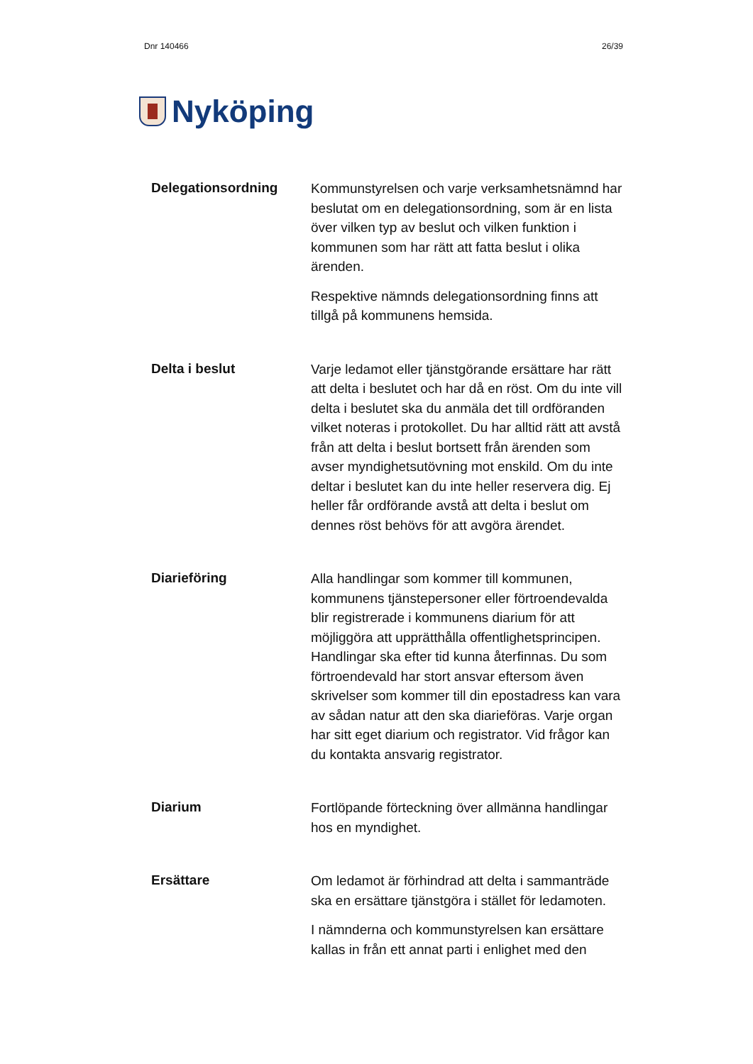Dnr 140466 26/39
Nyköping
Delegationsordning
Kommunstyrelsen och varje verksamhetsnämnd har beslutat om en delegationsordning, som är en lista över vilken typ av beslut och vilken funktion i kommunen som har rätt att fatta beslut i olika ärenden.
Respektive nämnds delegationsordning finns att tillgå på kommunens hemsida.
Delta i beslut
Varje ledamot eller tjänstgörande ersättare har rätt att delta i beslutet och har då en röst. Om du inte vill delta i beslutet ska du anmäla det till ordföranden vilket noteras i protokollet. Du har alltid rätt att avstå från att delta i beslut bortsett från ärenden som avser myndighetsutövning mot enskild. Om du inte deltar i beslutet kan du inte heller reservera dig. Ej heller får ordförande avstå att delta i beslut om dennes röst behövs för att avgöra ärendet.
Diarieföring
Alla handlingar som kommer till kommunen, kommunens tjänstepersoner eller förtroendevalda blir registrerade i kommunens diarium för att möjliggöra att upprätthålla offentlighetsprincipen. Handlingar ska efter tid kunna återfinnas. Du som förtroendevald har stort ansvar eftersom även skrivelser som kommer till din epostadress kan vara av sådan natur att den ska diarieföras. Varje organ har sitt eget diarium och registrator. Vid frågor kan du kontakta ansvarig registrator.
Diarium
Fortlöpande förteckning över allmänna handlingar hos en myndighet.
Ersättare
Om ledamot är förhindrad att delta i sammanträde ska en ersättare tjänstgöra i stället för ledamoten.
I nämnderna och kommunstyrelsen kan ersättare kallas in från ett annat parti i enlighet med den